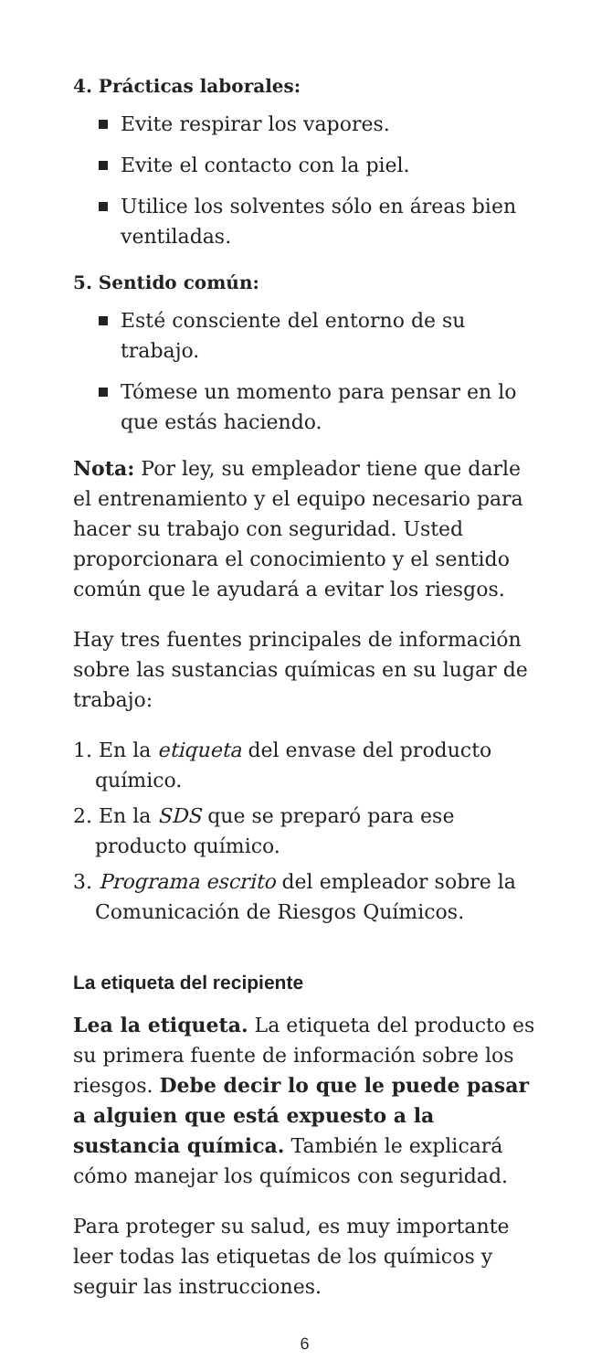4. Prácticas laborales:
Evite respirar los vapores.
Evite el contacto con la piel.
Utilice los solventes sólo en áreas bien ventiladas.
5. Sentido común:
Esté consciente del entorno de su trabajo.
Tómese un momento para pensar en lo que estás haciendo.
Nota: Por ley, su empleador tiene que darle el entrenamiento y el equipo necesario para hacer su trabajo con seguridad. Usted proporcionara el conocimiento y el sentido común que le ayudará a evitar los riesgos.
Hay tres fuentes principales de información sobre las sustancias químicas en su lugar de trabajo:
1. En la etiqueta del envase del producto químico.
2. En la SDS que se preparó para ese producto químico.
3. Programa escrito del empleador sobre la Comunicación de Riesgos Químicos.
La etiqueta del recipiente
Lea la etiqueta. La etiqueta del producto es su primera fuente de información sobre los riesgos. Debe decir lo que le puede pasar a alguien que está expuesto a la sustancia química. También le explicará cómo manejar los químicos con seguridad.
Para proteger su salud, es muy importante leer todas las etiquetas de los químicos y seguir las instrucciones.
6